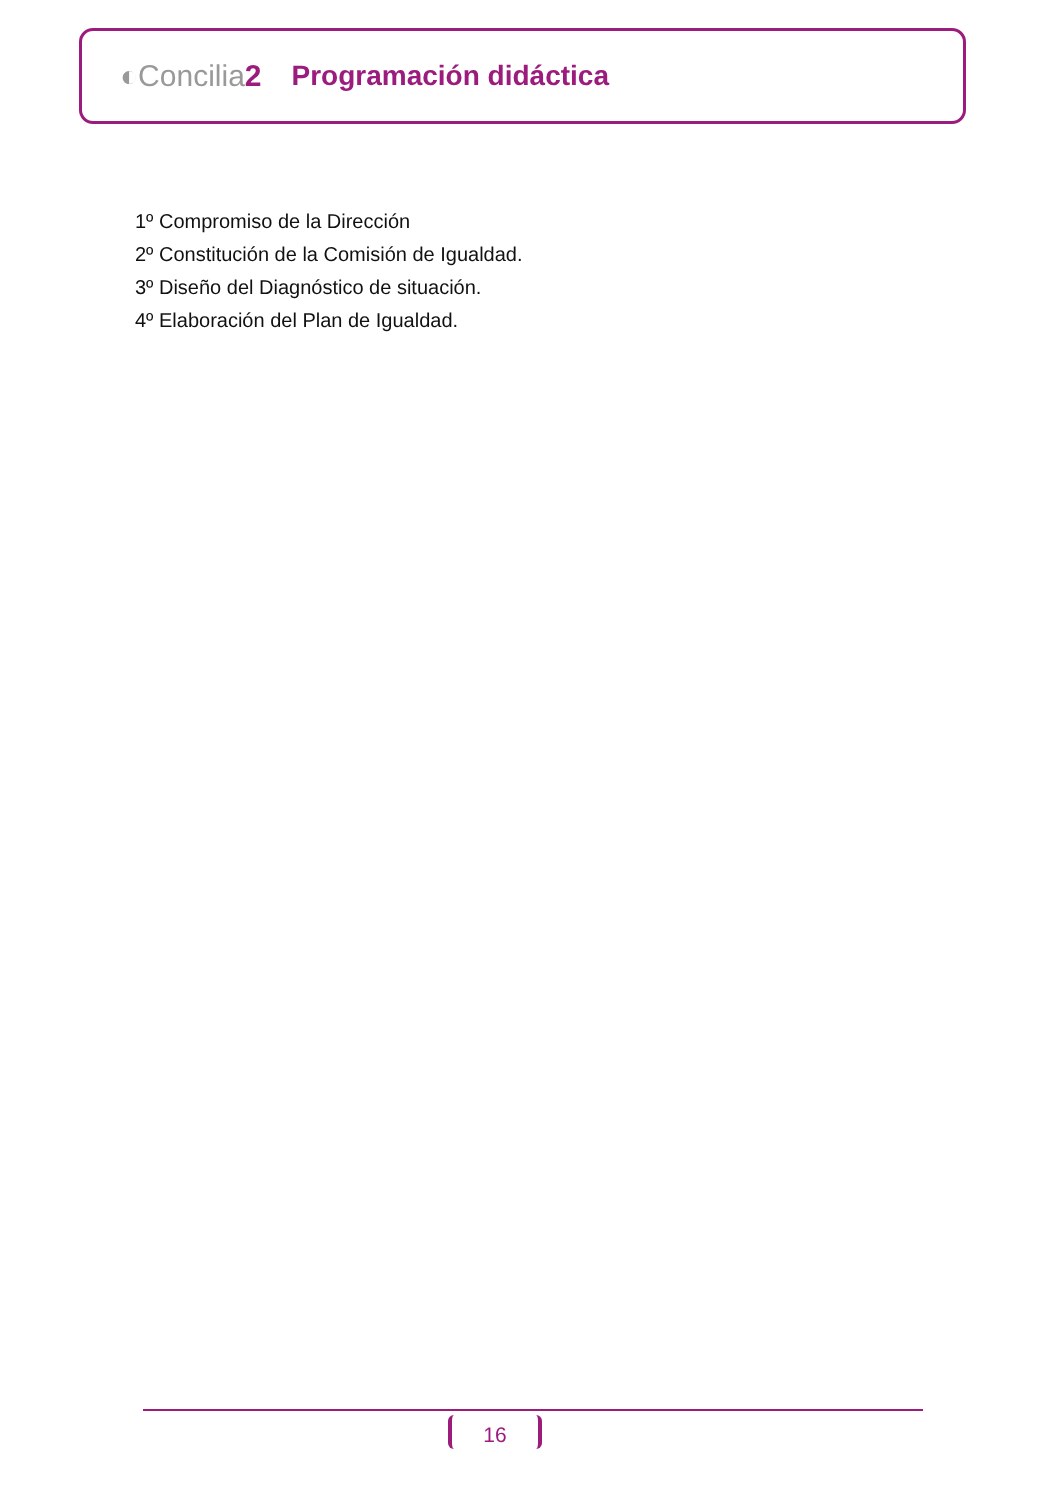◐Concilia2 Programación didáctica
1º Compromiso de la Dirección
2º Constitución de la Comisión de Igualdad.
3º Diseño del Diagnóstico de situación.
4º Elaboración del Plan de Igualdad.
16